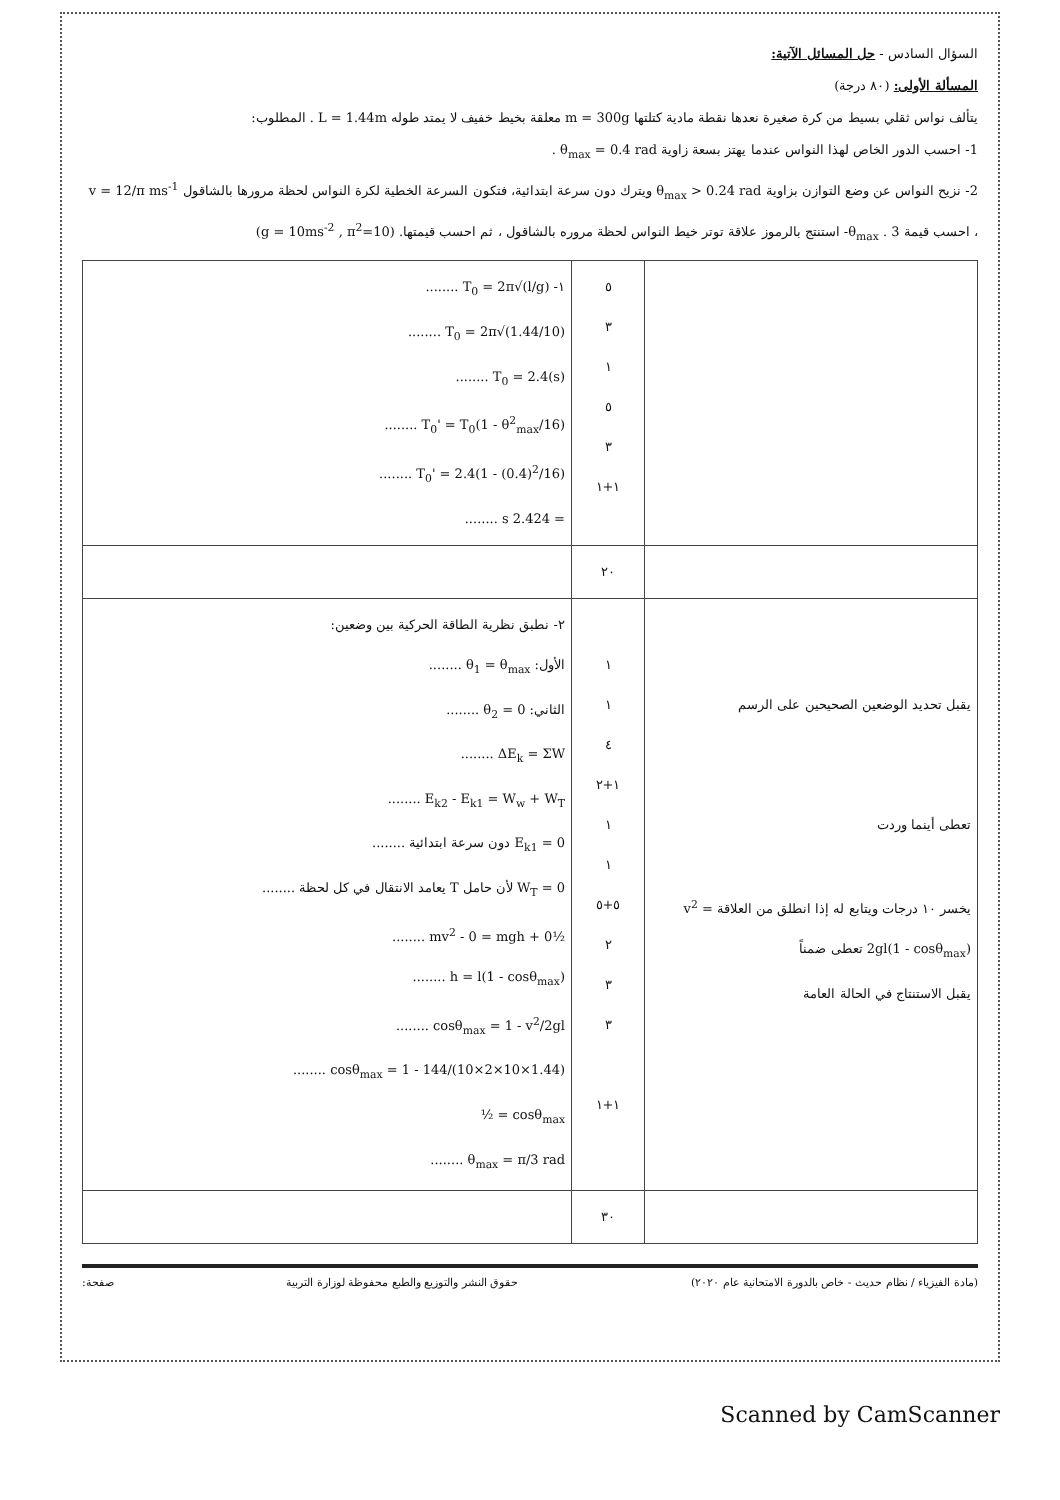السؤال السادس - حل المسائل الآتية:
المسألة الأولى: (٨٠ درجة)
يتألف نواس ثقلي بسيط من كرة صغيرة نعدها نقطة مادية كتلتها m = 300g معلقة بخيط خفيف لا يمتد طوله L = 1.44m . المطلوب:
1- احسب الدور الخاص لهذا النواس عندما يهتز بسعة زاوية θ<sub>max</sub> = 0.4 rad .
2- نزيح النواس عن وضع التوازن بزاوية θ<sub>max</sub> > 0.24 rad ويترك دون سرعة ابتدائية، فتكون السرعة الخطية لكرة النواس لحظة مرورها بالشاقول v = 12/π ms<sup>-1</sup> ، احسب قيمة θ<sub>max</sub> . 3- استنتج بالرموز علاقة توتر خيط النواس لحظة مروره بالشاقول ، ثم احسب قيمتها. (g = 10ms<sup>-2</sup> , π<sup>2</sup>=10)
| ١- T<sub>0</sub> = 2π√(l/g) ........ T<sub>0</sub> = 2π√(1.44/10) ........ T<sub>0</sub> = 2.4(s) ........ T<sub>0</sub>' = T<sub>0</sub>(1 - θ<sup>2</sup><sub>max</sub>/16) ........ T<sub>0</sub>' = 2.4(1 - (0.4)<sup>2</sup>/16) ........ = 2.424 s ........ | ٥ ٣ ١ ٥ ٣ ١+١ | |
| | ٢٠ | |
| ٢- نطبق نظرية الطاقة الحركية بين وضعين: الأول: θ<sub>1</sub> = θ<sub>max</sub> ........ الثاني: θ<sub>2</sub> = 0 ........ ΔE<sub>k</sub> = ΣW ........ E<sub>k2</sub> - E<sub>k1</sub> = W<sub>w</sub> + W<sub>T</sub> ........ E<sub>k1</sub> = 0 دون سرعة ابتدائية ........ W<sub>T</sub> = 0 لأن حامل T يعامد الانتقال في كل لحظة ........ ½mv<sup>2</sup> - 0 = mgh + 0 ........ h = l(1 - cosθ<sub>max</sub>) ........ cosθ<sub>max</sub> = 1 - v<sup>2</sup>/2gl ........ cosθ<sub>max</sub> = 1 - 144/(10×2×10×1.44) ........ cosθ<sub>max</sub> = ½ θ<sub>max</sub> = π/3 rad ........ | ١ ١ ٤ ١+٢ ١ ١ ٥+٥ ٢ ٣ ٣ ١+١ | يقبل تحديد الوضعين الصحيحين على الرسم تعطى أينما وردت يخسر ١٠ درجات ويتابع له إذا انطلق من العلاقة v<sup>2</sup> = 2gl(1 - cosθ<sub>max</sub>) تعطى ضمناً يقبل الاستنتاج في الحالة العامة |
| | ٣٠ | |
(مادة الفيزياء / نظام حديث - خاص بالدورة الامتحانية عام ٢٠٢٠) حقوق النشر والتوزيع والطبع محفوظة لوزارة التربية صفحة:
Scanned by CamScanner